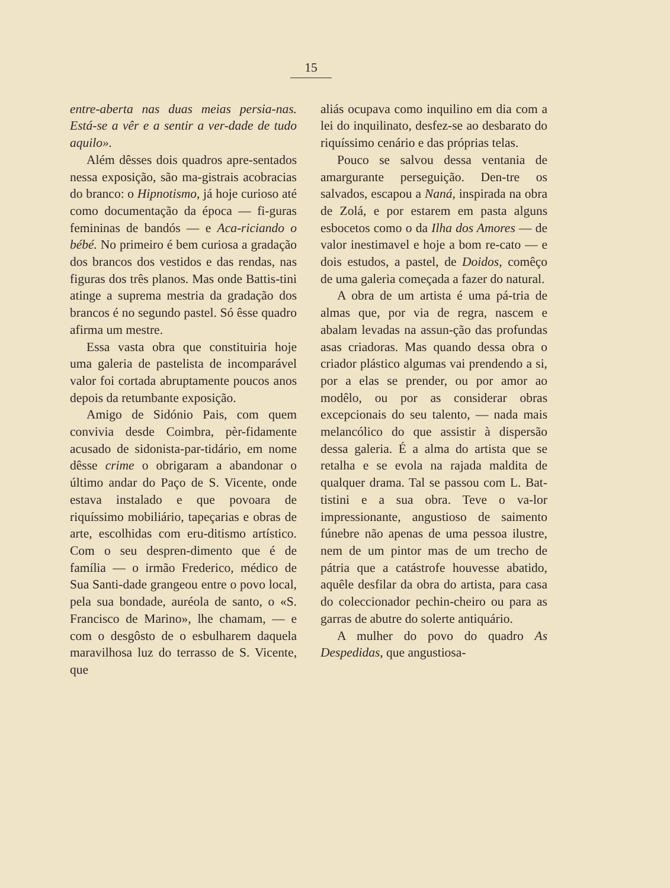15
entre-aberta nas duas meias persia-nas. Está-se a vêr e a sentir a ver-dade de tudo aquilo».
Além dêsses dois quadros apre-sentados nessa exposição, são ma-gistrais acobracias do branco: o Hipnotismo, já hoje curioso até como documentação da época — fi-guras femininas de bandós — e Aca-riciando o bébé. No primeiro é bem curiosa a gradação dos brancos dos vestidos e das rendas, nas figuras dos três planos. Mas onde Battis-tini atinge a suprema mestria da gradação dos brancos é no segundo pastel. Só êsse quadro afirma um mestre.
Essa vasta obra que constituiria hoje uma galeria de pastelista de incomparável valor foi cortada abruptamente poucos anos depois da retumbante exposição.
Amigo de Sidónio Pais, com quem convivia desde Coimbra, pèr-fidamente acusado de sidonista-par-tidário, em nome dêsse crime o obrigaram a abandonar o último andar do Paço de S. Vicente, onde estava instalado e que povoara de riquíssimo mobiliário, tapeçarias e obras de arte, escolhidas com eru-ditismo artístico. Com o seu despren-dimento que é de família — o irmão Frederico, médico de Sua Santi-dade grangeou entre o povo local, pela sua bondade, auréola de santo, o «S. Francisco de Marino», lhe chamam, — e com o desgôsto de o esbulharem daquela maravilhosa luz do terrasso de S. Vicente, que
aliás ocupava como inquilino em dia com a lei do inquilinato, desfez-se ao desbarato do riquíssimo cenário e das próprias telas.
Pouco se salvou dessa ventania de amargurante perseguição. Den-tre os salvados, escapou a Naná, inspirada na obra de Zolá, e por estarem em pasta alguns esbocetos como o da Ilha dos Amores — de valor inestimavel e hoje a bom re-cato — e dois estudos, a pastel, de Doidos, comêço de uma galeria começada a fazer do natural.
A obra de um artista é uma pá-tria de almas que, por via de regra, nascem e abalam levadas na assun-ção das profundas asas criadoras. Mas quando dessa obra o criador plástico algumas vai prendendo a si, por a elas se prender, ou por amor ao modêlo, ou por as considerar obras excepcionais do seu talento, — nada mais melancólico do que assistir à dispersão dessa galeria. É a alma do artista que se retalha e se evola na rajada maldita de qualquer drama. Tal se passou com L. Bat-tistini e a sua obra. Teve o va-lor impressionante, angustioso de saimento fúnebre não apenas de uma pessoa ilustre, nem de um pintor mas de um trecho de pátria que a catástrofe houvesse abatido, aquêle desfilar da obra do artista, para casa do coleccionador pechin-cheiro ou para as garras de abutre do solerte antiquário.
A mulher do povo do quadro As Despedidas, que angustiosa-